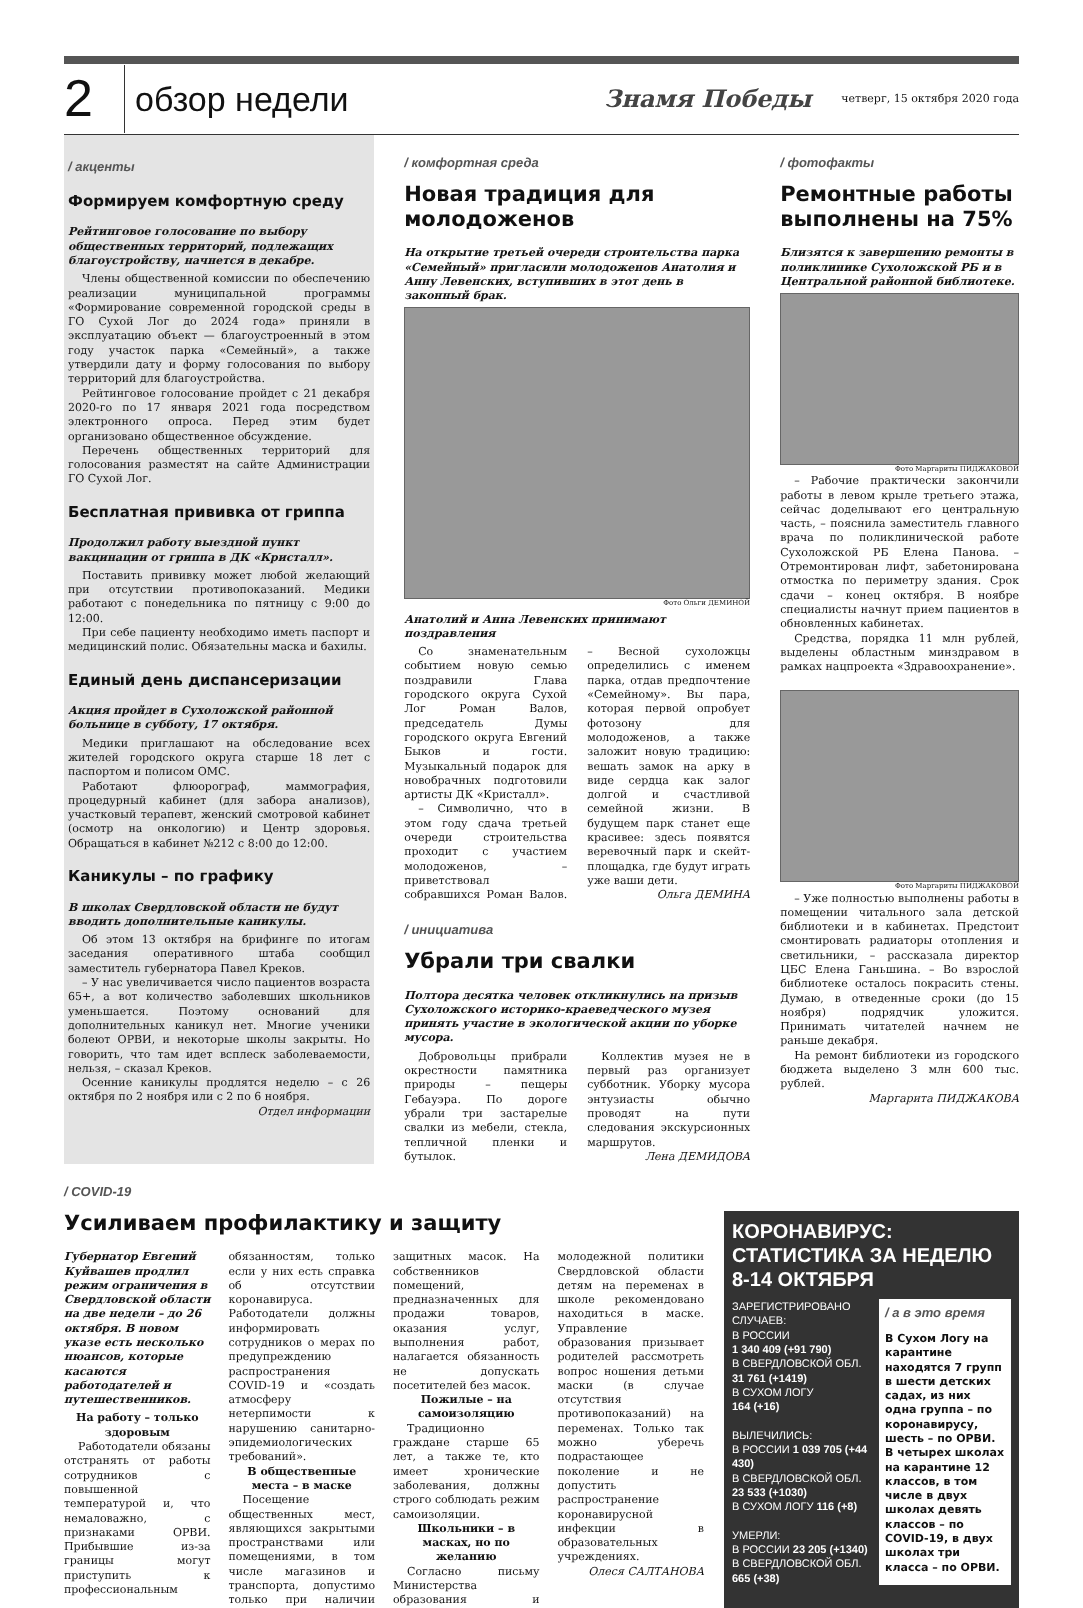2
обзор недели
Знамя Победы
четверг, 15 октября 2020 года
/ акценты
Формируем комфортную среду
Рейтинговое голосование по выбору общественных территорий, подлежащих благоустройству, начнется в декабре.
Члены общественной комиссии по обеспечению реализации муниципальной программы «Формирование современной городской среды в ГО Сухой Лог до 2024 года» приняли в эксплуатацию объект — благоустроенный в этом году участок парка «Семейный», а также утвердили дату и форму голосования по выбору территорий для благоустройства.
Рейтинговое голосование пройдет с 21 декабря 2020-го по 17 января 2021 года посредством электронного опроса. Перед этим будет организовано общественное обсуждение.
Перечень общественных территорий для голосования разместят на сайте Администрации ГО Сухой Лог.
Бесплатная прививка от гриппа
Продолжил работу выездной пункт вакцинации от гриппа в ДК «Кристалл».
Поставить прививку может любой желающий при отсутствии противопоказаний. Медики работают с понедельника по пятницу с 9:00 до 12:00.
При себе пациенту необходимо иметь паспорт и медицинский полис. Обязательны маска и бахилы.
Единый день диспансеризации
Акция пройдет в Сухоложской районной больнице в субботу, 17 октября.
Медики приглашают на обследование всех жителей городского округа старше 18 лет с паспортом и полисом ОМС.
Работают флюорограф, маммография, процедурный кабинет (для забора анализов), участковый терапевт, женский смотровой кабинет (осмотр на онкологию) и Центр здоровья. Обращаться в кабинет №212 с 8:00 до 12:00.
Каникулы – по графику
В школах Свердловской области не будут вводить дополнительные каникулы.
Об этом 13 октября на брифинге по итогам заседания оперативного штаба сообщил заместитель губернатора Павел Креков.
– У нас увеличивается число пациентов возраста 65+, а вот количество заболевших школьников уменьшается. Поэтому оснований для дополнительных каникул нет. Многие ученики болеют ОРВИ, и некоторые школы закрыты. Но говорить, что там идет всплеск заболеваемости, нельзя, – сказал Креков.
Осенние каникулы продлятся неделю – с 26 октября по 2 ноября или с 2 по 6 ноября.
Отдел информации
/ комфортная среда
Новая традиция для молодоженов
На открытие третьей очереди строительства парка «Семейный» пригласили молодоженов Анатолия и Анну Левенских, вступивших в этот день в законный брак.
Фото Ольги ДЕМИНОЙ
Анатолий и Анна Левенских принимают поздравления
Со знаменательным событием новую семью поздравили Глава городского округа Сухой Лог Роман Валов, председатель Думы городского округа Евгений Быков и гости. Музыкальный подарок для новобрачных подготовили артисты ДК «Кристалл».
– Символично, что в этом году сдача третьей очереди строительства проходит с участием молодоженов, – приветствовал собравшихся Роман Валов. – Весной сухоложцы определились с именем парка, отдав предпочтение «Семейному». Вы пара, которая первой опробует фотозону для молодоженов, а также заложит новую традицию: вешать замок на арку в виде сердца как залог долгой и счастливой семейной жизни. В будущем парк станет еще красивее: здесь появятся веревочный парк и скейт-площадка, где будут играть уже ваши дети.
Ольга ДЕМИНА
/ инициатива
Убрали три свалки
Полтора десятка человек откликнулись на призыв Сухоложского историко-краеведческого музея принять участие в экологической акции по уборке мусора.
Добровольцы прибрали окрестности памятника природы – пещеры Гебауэра. По дороге убрали три застарелые свалки из мебели, стекла, тепличной пленки и бутылок.
Коллектив музея не в первый раз организует субботник. Уборку мусора энтузиасты обычно проводят на пути следования экскурсионных маршрутов.
Лена ДЕМИДОВА
/ фотофакты
Ремонтные работы выполнены на 75%
Близятся к завершению ремонты в поликлинике Сухоложской РБ и в Центральной районной библиотеке.
Фото Маргариты ПИДЖАКОВОЙ
– Рабочие практически закончили работы в левом крыле третьего этажа, сейчас доделывают его центральную часть, – пояснила заместитель главного врача по поликлинической работе Сухоложской РБ Елена Панова. – Отремонтирован лифт, забетонирована отмостка по периметру здания. Срок сдачи – конец октября. В ноябре специалисты начнут прием пациентов в обновленных кабинетах.
Средства, порядка 11 млн рублей, выделены областным минздравом в рамках нацпроекта «Здравоохранение».
Фото Маргариты ПИДЖАКОВОЙ
– Уже полностью выполнены работы в помещении читального зала детской библиотеки и в кабинетах. Предстоит смонтировать радиаторы отопления и светильники, – рассказала директор ЦБС Елена Ганьшина. – Во взрослой библиотеке осталось покрасить стены. Думаю, в отведенные сроки (до 15 ноября) подрядчик уложится. Принимать читателей начнем не раньше декабря.
На ремонт библиотеки из городского бюджета выделено 3 млн 600 тыс. рублей.
Маргарита ПИДЖАКОВА
/ COVID-19
Усиливаем профилактику и защиту
Губернатор Евгений Куйвашев продлил режим ограничения в Свердловской области на две недели – до 26 октября. В новом указе есть несколько нюансов, которые касаются работодателей и путешественников.
На работу – только здоровым
Работодатели обязаны отстранять от работы сотрудников с повышенной температурой и, что немаловажно, с признаками ОРВИ. Прибывшие из-за границы могут приступить к профессиональным обязанностям, только если у них есть справка об отсутствии коронавируса. Работодатели должны информировать сотрудников о мерах по предупреждению распространения COVID-19 и «создать атмосферу нетерпимости к нарушению санитарно-эпидемиологических требований».
В общественные места – в маске
Посещение общественных мест, являющихся закрытыми пространствами или помещениями, в том числе магазинов и транспорта, допустимо только при наличии защитных масок. На собственников помещений, предназначенных для продажи товаров, оказания услуг, выполнения работ, налагается обязанность не допускать посетителей без масок.
Пожилые – на самоизоляцию
Традиционно граждане старше 65 лет, а также те, кто имеет хронические заболевания, должны строго соблюдать режим самоизоляции.
Школьники – в масках, но по желанию
Согласно письму Министерства образования и молодежной политики Свердловской области детям на переменах в школе рекомендовано находиться в маске. Управление образования призывает родителей рассмотреть вопрос ношения детьми маски (в случае отсутствия противопоказаний) на переменах. Только так можно уберечь подрастающее поколение и не допустить распространение коронавирусной инфекции в образовательных учреждениях.
Олеся САЛТАНОВА
КОРОНАВИРУС: СТАТИСТИКА ЗА НЕДЕЛЮ 8-14 ОКТЯБРЯ
ЗАРЕГИСТРИРОВАНО СЛУЧАЕВ:
В РОССИИ
1 340 409 (+91 790)
В СВЕРДЛОВСКОЙ ОБЛ.
31 761 (+1419)
В СУХОМ ЛОГУ
164 (+16)
ВЫЛЕЧИЛИСЬ:
В РОССИИ 1 039 705 (+44 430)
В СВЕРДЛОВСКОЙ ОБЛ. 23 533 (+1030)
В СУХОМ ЛОГУ 116 (+8)
УМЕРЛИ:
В РОССИИ 23 205 (+1340)
В СВЕРДЛОВСКОЙ ОБЛ. 665 (+38)
/ а в это время
В Сухом Логу на карантине находятся 7 групп в шести детских садах, из них одна группа – по коронавирусу, шесть – по ОРВИ. В четырех школах на карантине 12 классов, в том числе в двух школах девять классов – по COVID-19, в двух школах три класса – по ОРВИ.